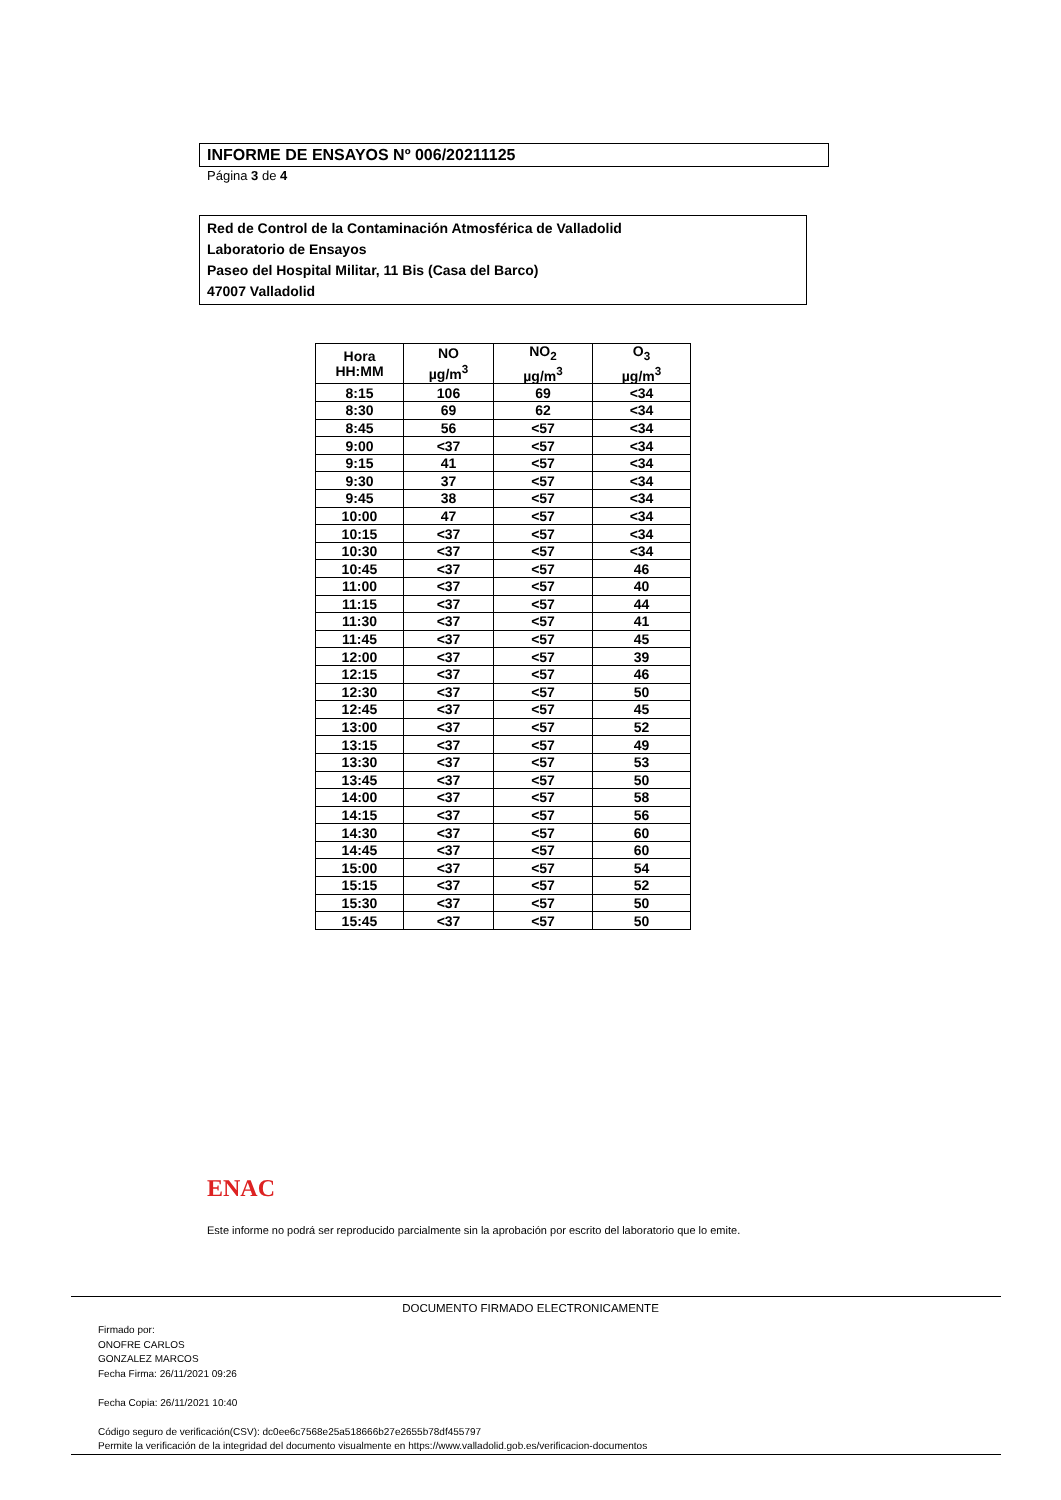INFORME DE ENSAYOS Nº 006/20211125
Página 3 de 4
Red de Control de la Contaminación Atmosférica de Valladolid
Laboratorio de Ensayos
Paseo del Hospital Militar, 11 Bis (Casa del Barco)
47007 Valladolid
| Hora HH:MM | NO µg/m<sup>3</sup> | NO<sub>2</sub> µg/m<sup>3</sup> | O<sub>3</sub> µg/m<sup>3</sup> |
| --- | --- | --- | --- |
| 8:15 | 106 | 69 | <34 |
| 8:30 | 69 | 62 | <34 |
| 8:45 | 56 | <57 | <34 |
| 9:00 | <37 | <57 | <34 |
| 9:15 | 41 | <57 | <34 |
| 9:30 | 37 | <57 | <34 |
| 9:45 | 38 | <57 | <34 |
| 10:00 | 47 | <57 | <34 |
| 10:15 | <37 | <57 | <34 |
| 10:30 | <37 | <57 | <34 |
| 10:45 | <37 | <57 | 46 |
| 11:00 | <37 | <57 | 40 |
| 11:15 | <37 | <57 | 44 |
| 11:30 | <37 | <57 | 41 |
| 11:45 | <37 | <57 | 45 |
| 12:00 | <37 | <57 | 39 |
| 12:15 | <37 | <57 | 46 |
| 12:30 | <37 | <57 | 50 |
| 12:45 | <37 | <57 | 45 |
| 13:00 | <37 | <57 | 52 |
| 13:15 | <37 | <57 | 49 |
| 13:30 | <37 | <57 | 53 |
| 13:45 | <37 | <57 | 50 |
| 14:00 | <37 | <57 | 58 |
| 14:15 | <37 | <57 | 56 |
| 14:30 | <37 | <57 | 60 |
| 14:45 | <37 | <57 | 60 |
| 15:00 | <37 | <57 | 54 |
| 15:15 | <37 | <57 | 52 |
| 15:30 | <37 | <57 | 50 |
| 15:45 | <37 | <57 | 50 |
ENAC
Este informe no podrá ser reproducido parcialmente sin la aprobación por escrito del laboratorio que lo emite.
DOCUMENTO FIRMADO ELECTRONICAMENTE
Firmado por:
ONOFRE CARLOS
GONZALEZ MARCOS
Fecha Firma: 26/11/2021 09:26
Fecha Copia: 26/11/2021 10:40
Código seguro de verificación(CSV): dc0ee6c7568e25a518666b27e2655b78df455797
Permite la verificación de la integridad del documento visualmente en https://www.valladolid.gob.es/verificacion-documentos